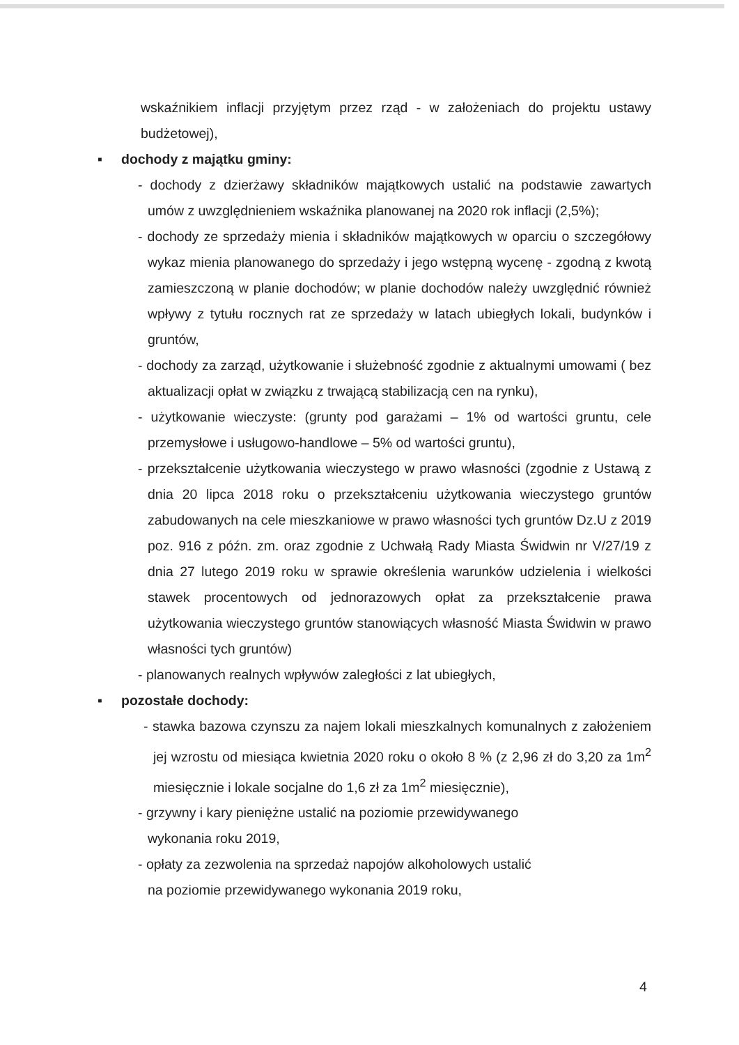wskaźnikiem inflacji przyjętym przez rząd - w założeniach do projektu ustawy budżetowej),
▪ dochody z majątku gminy:
- dochody z dzierżawy składników majątkowych ustalić na podstawie zawartych umów z uwzględnieniem wskaźnika planowanej na 2020 rok inflacji (2,5%);
- dochody ze sprzedaży mienia i składników majątkowych w oparciu o szczegółowy wykaz mienia planowanego do sprzedaży i jego wstępną wycenę - zgodną z kwotą zamieszczoną w planie dochodów; w planie dochodów należy uwzględnić również wpływy z tytułu rocznych rat ze sprzedaży w latach ubiegłych lokali, budynków i gruntów,
- dochody za zarząd, użytkowanie i służebność zgodnie z aktualnymi umowami ( bez aktualizacji opłat w związku z trwającą stabilizacją cen na rynku),
- użytkowanie wieczyste: (grunty pod garażami – 1% od wartości gruntu, cele przemysłowe i usługowo-handlowe – 5% od wartości gruntu),
- przekształcenie użytkowania wieczystego w prawo własności (zgodnie z Ustawą z dnia 20 lipca 2018 roku o przekształceniu użytkowania wieczystego gruntów zabudowanych na cele mieszkaniowe w prawo własności tych gruntów Dz.U z 2019 poz. 916 z późn. zm. oraz zgodnie z Uchwałą Rady Miasta Świdwin nr V/27/19 z dnia 27 lutego 2019 roku w sprawie określenia warunków udzielenia i wielkości stawek procentowych od jednorazowych opłat za przekształcenie prawa użytkowania wieczystego gruntów stanowiących własność Miasta Świdwin w prawo własności tych gruntów)
- planowanych realnych wpływów zaległości z lat ubiegłych,
▪ pozostałe dochody:
- stawka bazowa czynszu za najem lokali mieszkalnych komunalnych z założeniem jej wzrostu od miesiąca kwietnia 2020 roku o około 8 % (z 2,96 zł do 3,20 za 1m<sup>2</sup> miesięcznie i lokale socjalne do 1,6 zł za 1m<sup>2</sup> miesięcznie),
- grzywny i kary pieniężne ustalić na poziomie przewidywanego
wykonania roku 2019,
- opłaty za zezwolenia na sprzedaż napojów alkoholowych ustalić
na poziomie przewidywanego wykonania 2019 roku,
4